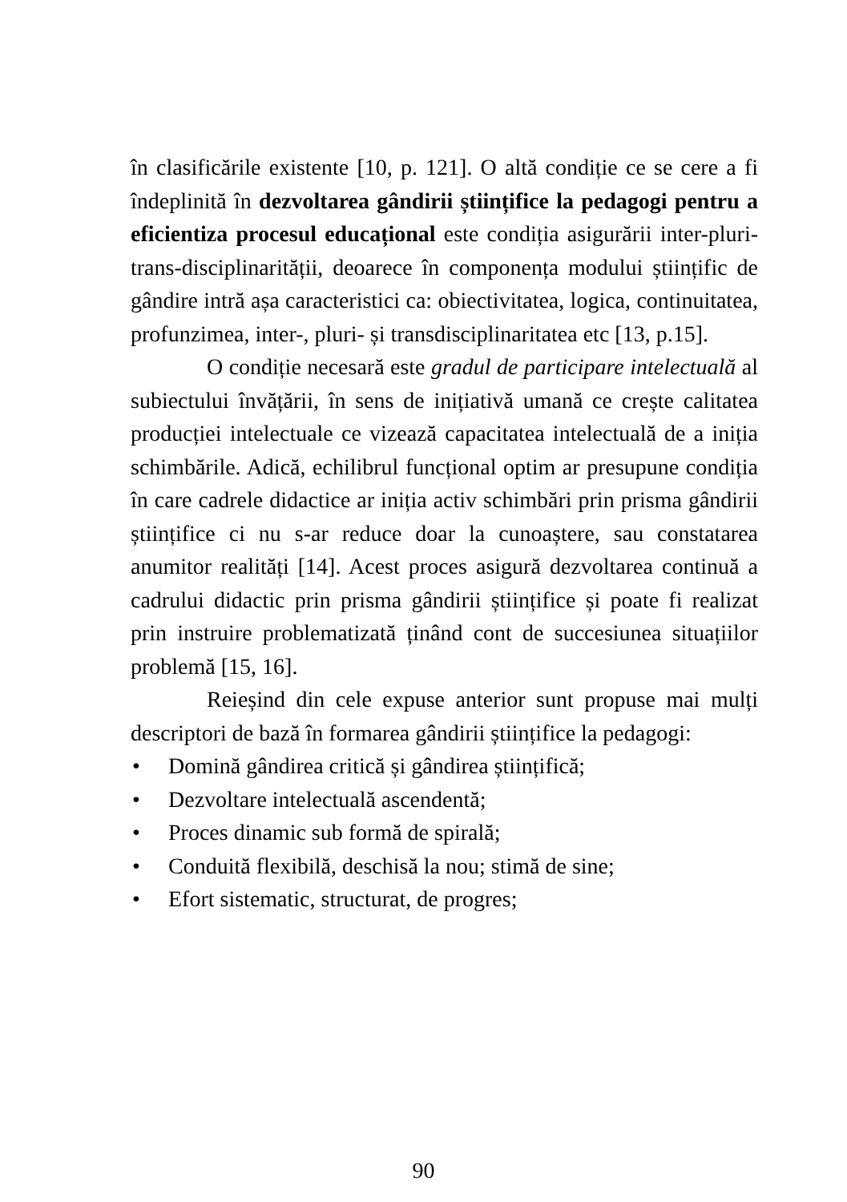în clasificările existente [10, p. 121]. O altă condiție ce se cere a fi îndeplinită în dezvoltarea gândirii științifice la pedagogi pentru a eficientiza procesul educațional este condiția asigurării inter-pluri-trans-disciplinarității, deoarece în componența modului științific de gândire intră așa caracteristici ca: obiectivitatea, logica, continuitatea, profunzimea, inter-, pluri- și transdisciplinaritatea etc [13, p.15].
O condiție necesară este gradul de participare intelectuală al subiectului învățării, în sens de inițiativă umană ce crește calitatea producției intelectuale ce vizează capacitatea intelectuală de a iniția schimbările. Adică, echilibrul funcțional optim ar presupune condiția în care cadrele didactice ar iniția activ schimbări prin prisma gândirii științifice ci nu s-ar reduce doar la cunoaștere, sau constatarea anumitor realități [14]. Acest proces asigură dezvoltarea continuă a cadrului didactic prin prisma gândirii științifice și poate fi realizat prin instruire problematizată ținând cont de succesiunea situațiilor problemă [15, 16].
Reieșind din cele expuse anterior sunt propuse mai mulți descriptori de bază în formarea gândirii științifice la pedagogi:
• Domină gândirea critică și gândirea științifică;
• Dezvoltare intelectuală ascendentă;
• Proces dinamic sub formă de spirală;
• Conduită flexibilă, deschisă la nou; stimă de sine;
• Efort sistematic, structurat, de progres;
90